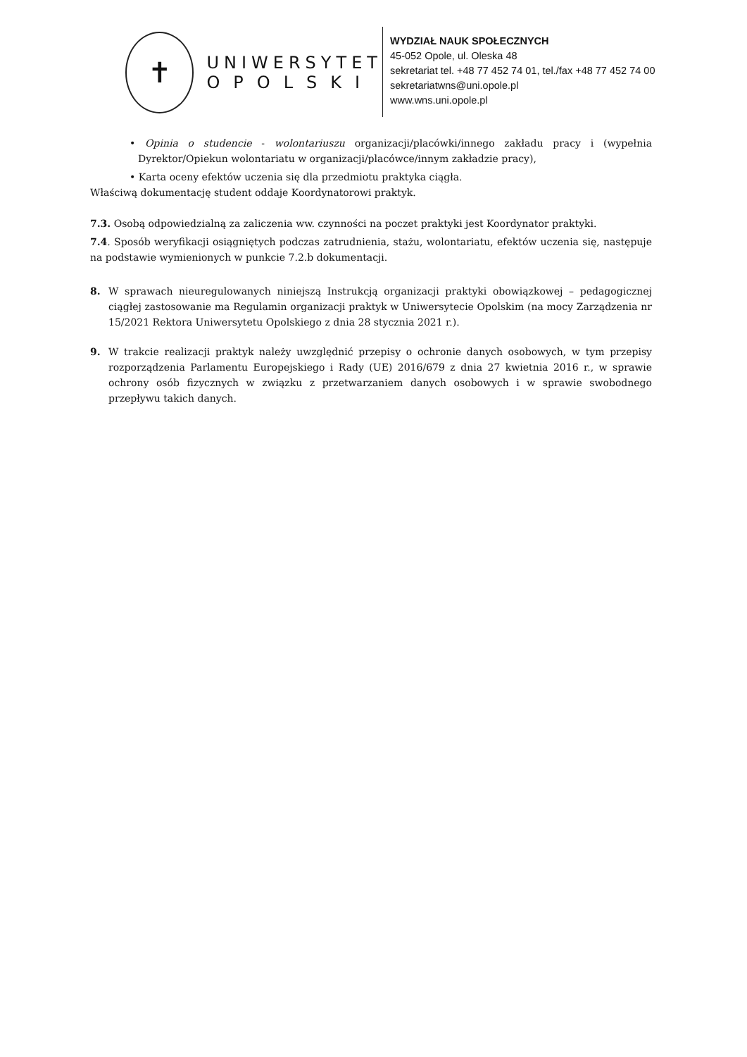✝
UNIWERSYTET
OPOLSKI
WYDZIAŁ NAUK SPOŁECZNYCH
45-052 Opole, ul. Oleska 48
sekretariat tel. +48 77 452 74 01, tel./fax +48 77 452 74 00
sekretariatwns@uni.opole.pl
www.wns.uni.opole.pl
• Opinia o studencie - wolontariuszu organizacji/placówki/innego zakładu pracy i (wypełnia Dyrektor/Opiekun wolontariatu w organizacji/placówce/innym zakładzie pracy),
• Karta oceny efektów uczenia się dla przedmiotu praktyka ciągła.
Właściwą dokumentację student oddaje Koordynatorowi praktyk.
7.3. Osobą odpowiedzialną za zaliczenia ww. czynności na poczet praktyki jest Koordynator praktyki.
7.4. Sposób weryfikacji osiągniętych podczas zatrudnienia, stażu, wolontariatu, efektów uczenia się, następuje na podstawie wymienionych w punkcie 7.2.b dokumentacji.
8. W sprawach nieuregulowanych niniejszą Instrukcją organizacji praktyki obowiązkowej – pedagogicznej ciągłej zastosowanie ma Regulamin organizacji praktyk w Uniwersytecie Opolskim (na mocy Zarządzenia nr 15/2021 Rektora Uniwersytetu Opolskiego z dnia 28 stycznia 2021 r.).
9. W trakcie realizacji praktyk należy uwzględnić przepisy o ochronie danych osobowych, w tym przepisy rozporządzenia Parlamentu Europejskiego i Rady (UE) 2016/679 z dnia 27 kwietnia 2016 r., w sprawie ochrony osób fizycznych w związku z przetwarzaniem danych osobowych i w sprawie swobodnego przepływu takich danych.